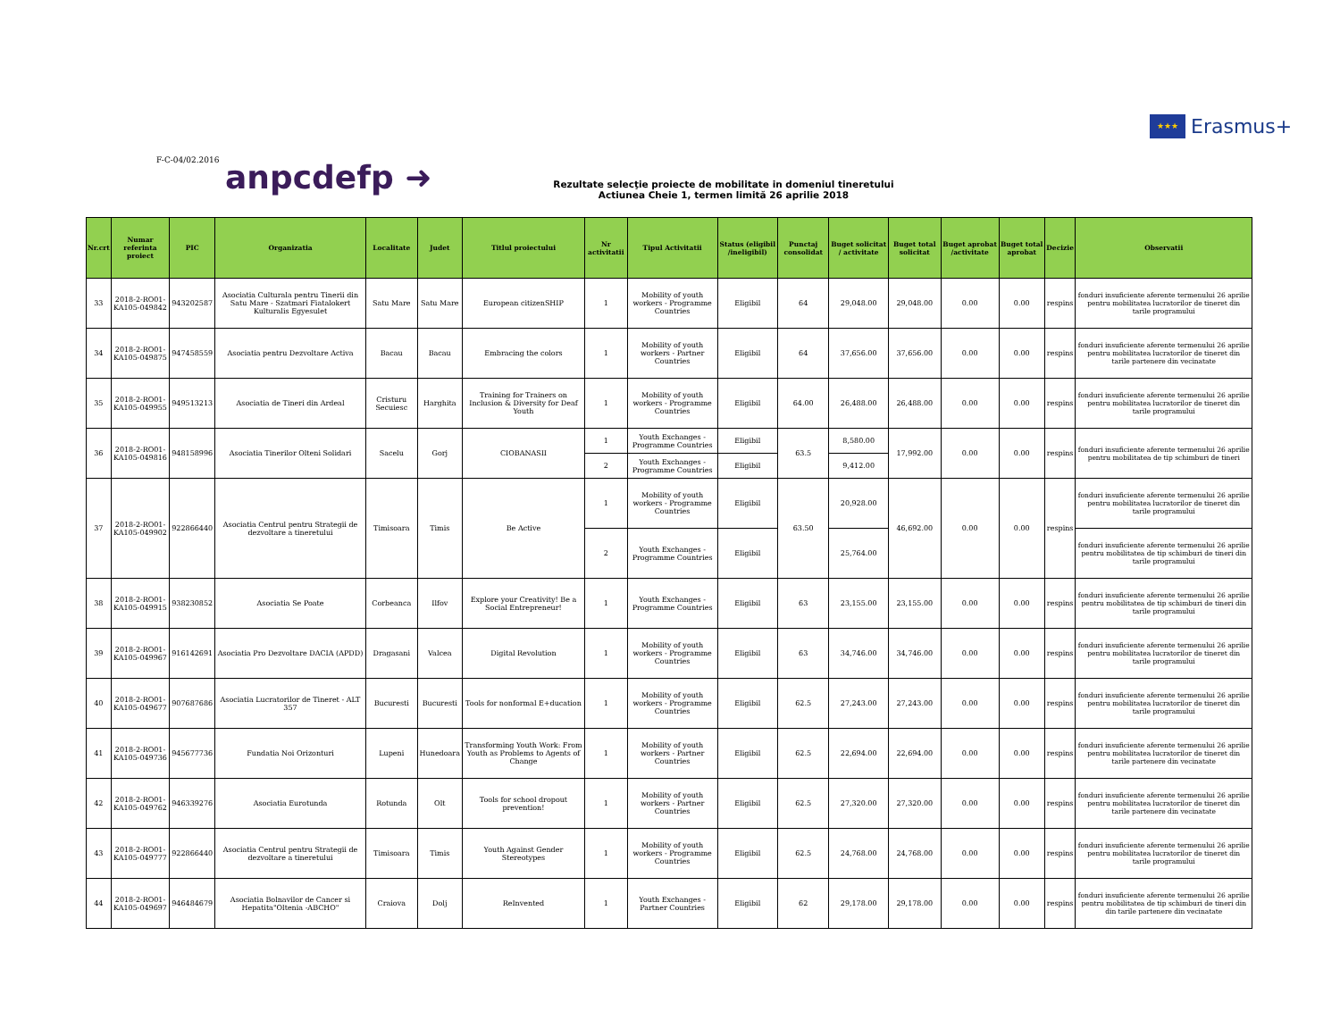★★★ Erasmus+
F-C-04/02.2016 anpcdefp ➜
Rezultate selecţie proiecte de mobilitate in domeniul tineretului
Actiunea Cheie 1, termen limită 26 aprilie 2018
| Nr.crt | Numar referinta proiect | PIC | Organizatia | Localitate | Judet | Titlul proiectului | Nr activitatii | Tipul Activitatii | Status (eligibil /ineligibil) | Punctaj consolidat | Buget solicitat / activitate | Buget total solicitat | Buget aprobat /activitate | Buget total aprobat | Decizie | Observatii |
| --- | --- | --- | --- | --- | --- | --- | --- | --- | --- | --- | --- | --- | --- | --- | --- | --- |
| 33 | 2018-2-RO01-KA105-049842 | 943202587 | Asociatia Culturala pentru Tinerii din Satu Mare - Szatmari Fiatalokert Kulturalis Egyesulet | Satu Mare | Satu Mare | European citizenSHIP | 1 | Mobility of youth workers - Programme Countries | Eligibil | 64 | 29,048.00 | 29,048.00 | 0.00 | 0.00 | respins | fonduri insuficiente aferente termenului 26 aprilie pentru mobilitatea lucratorilor de tineret din tarile programului |
| 34 | 2018-2-RO01-KA105-049875 | 947458559 | Asociatia pentru Dezvoltare Activa | Bacau | Bacau | Embracing the colors | 1 | Mobility of youth workers - Partner Countries | Eligibil | 64 | 37,656.00 | 37,656.00 | 0.00 | 0.00 | respins | fonduri insuficiente aferente termenului 26 aprilie pentru mobilitatea lucratorilor de tineret din tarile partenere din vecinatate |
| 35 | 2018-2-RO01-KA105-049955 | 949513213 | Asociatia de Tineri din Ardeal | Cristuru Secuiesc | Harghita | Training for Trainers on Inclusion & Diversity for Deaf Youth | 1 | Mobility of youth workers - Programme Countries | Eligibil | 64.00 | 26,488.00 | 26,488.00 | 0.00 | 0.00 | respins | fonduri insuficiente aferente termenului 26 aprilie pentru mobilitatea lucratorilor de tineret din tarile programului |
| 36 | 2018-2-RO01-KA105-049816 | 948158996 | Asociatia Tinerilor Olteni Solidari | Sacelu | Gorj | CIOBANASII | 1 | Youth Exchanges - Programme Countries | Eligibil | 63.5 | 8,580.00 | 17,992.00 | 0.00 | 0.00 | respins | fonduri insuficiente aferente termenului 26 aprilie pentru mobilitatea de tip schimburi de tineri |
| | | | | | | | 2 | Youth Exchanges - Programme Countries | Eligibil | | 9,412.00 | | | | | |
| 37 | 2018-2-RO01-KA105-049902 | 922866440 | Asociatia Centrul pentru Strategii de dezvoltare a tineretului | Timisoara | Timis | Be Active | 1 | Mobility of youth workers - Programme Countries | Eligibil | 63.50 | 20,928.00 | 46,692.00 | 0.00 | 0.00 | respins | fonduri insuficiente aferente termenului 26 aprilie pentru mobilitatea lucratorilor de tineret din tarile programului |
| | | | | | | | 2 | Youth Exchanges - Programme Countries | Eligibil | | 25,764.00 | | | | | fonduri insuficiente aferente termenului 26 aprilie pentru mobilitatea de tip schimburi de tineri din tarile programului |
| 38 | 2018-2-RO01-KA105-049915 | 938230852 | Asociatia Se Poate | Corbeanca | Ilfov | Explore your Creativity! Be a Social Entrepreneur! | 1 | Youth Exchanges - Programme Countries | Eligibil | 63 | 23,155.00 | 23,155.00 | 0.00 | 0.00 | respins | fonduri insuficiente aferente termenului 26 aprilie pentru mobilitatea de tip schimburi de tineri din tarile programului |
| 39 | 2018-2-RO01-KA105-049967 | 916142691 | Asociatia Pro Dezvoltare DACIA (APDD) | Dragasani | Valcea | Digital Revolution | 1 | Mobility of youth workers - Programme Countries | Eligibil | 63 | 34,746.00 | 34,746.00 | 0.00 | 0.00 | respins | fonduri insuficiente aferente termenului 26 aprilie pentru mobilitatea lucratorilor de tineret din tarile programului |
| 40 | 2018-2-RO01-KA105-049677 | 907687686 | Asociatia Lucratorilor de Tineret - ALT 357 | Bucuresti | Bucuresti | Tools for nonformal E+ducation | 1 | Mobility of youth workers - Programme Countries | Eligibil | 62.5 | 27,243.00 | 27,243.00 | 0.00 | 0.00 | respins | fonduri insuficiente aferente termenului 26 aprilie pentru mobilitatea lucratorilor de tineret din tarile programului |
| 41 | 2018-2-RO01-KA105-049736 | 945677736 | Fundatia Noi Orizonturi | Lupeni | Hunedoara | Transforming Youth Work: From Youth as Problems to Agents of Change | 1 | Mobility of youth workers - Partner Countries | Eligibil | 62.5 | 22,694.00 | 22,694.00 | 0.00 | 0.00 | respins | fonduri insuficiente aferente termenului 26 aprilie pentru mobilitatea lucratorilor de tineret din tarile partenere din vecinatate |
| 42 | 2018-2-RO01-KA105-049762 | 946339276 | Asociatia Eurotunda | Rotunda | Olt | Tools for school dropout prevention! | 1 | Mobility of youth workers - Partner Countries | Eligibil | 62.5 | 27,320.00 | 27,320.00 | 0.00 | 0.00 | respins | fonduri insuficiente aferente termenului 26 aprilie pentru mobilitatea lucratorilor de tineret din tarile partenere din vecinatate |
| 43 | 2018-2-RO01-KA105-049777 | 922866440 | Asociatia Centrul pentru Strategii de dezvoltare a tineretului | Timisoara | Timis | Youth Against Gender Stereotypes | 1 | Mobility of youth workers - Programme Countries | Eligibil | 62.5 | 24,768.00 | 24,768.00 | 0.00 | 0.00 | respins | fonduri insuficiente aferente termenului 26 aprilie pentru mobilitatea lucratorilor de tineret din tarile programului |
| 44 | 2018-2-RO01-KA105-049697 | 946484679 | Asociatia Bolnavilor de Cancer si Hepatita"Oltenia -ABCHO" | Craiova | Dolj | ReInvented | 1 | Youth Exchanges - Partner Countries | Eligibil | 62 | 29,178.00 | 29,178.00 | 0.00 | 0.00 | respins | fonduri insuficiente aferente termenului 26 aprilie pentru mobilitatea de tip schimburi de tineri din din tarile partenere din vecinatate |